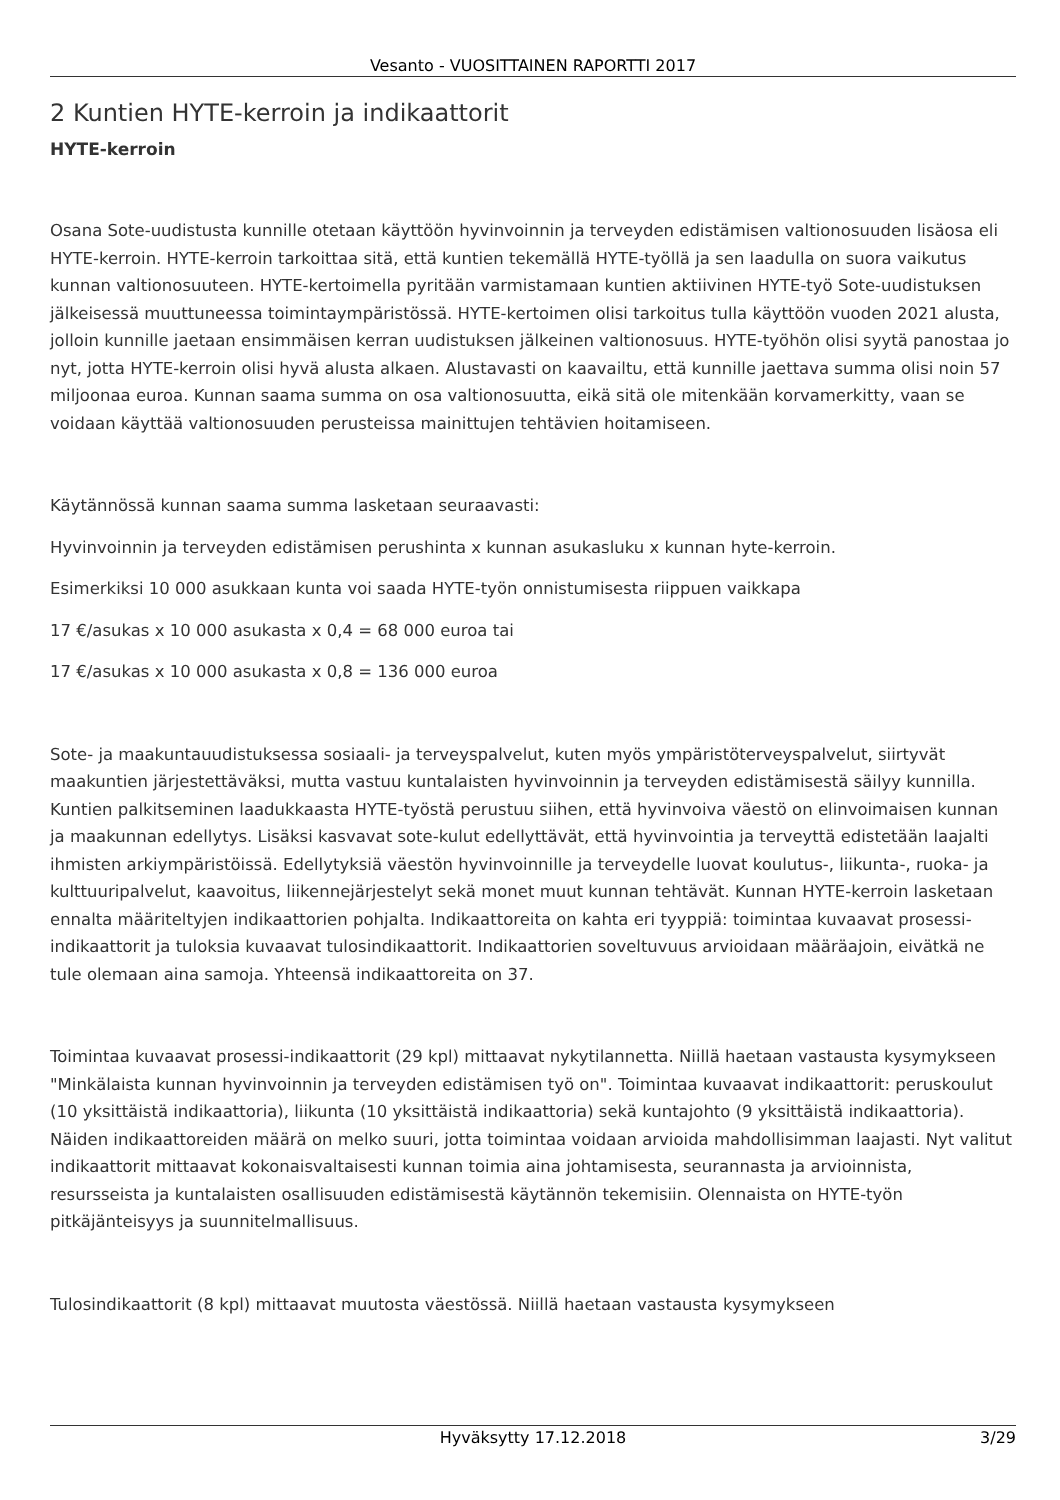Vesanto - VUOSITTAINEN RAPORTTI 2017
2 Kuntien HYTE-kerroin ja indikaattorit
HYTE-kerroin
Osana Sote-uudistusta kunnille otetaan käyttöön hyvinvoinnin ja terveyden edistämisen valtionosuuden lisäosa eli HYTE-kerroin. HYTE-kerroin tarkoittaa sitä, että kuntien tekemällä HYTE-työllä ja sen laadulla on suora vaikutus kunnan valtionosuuteen. HYTE-kertoimella pyritään varmistamaan kuntien aktiivinen HYTE-työ Sote-uudistuksen jälkeisessä muuttuneessa toimintaympäristössä. HYTE-kertoimen olisi tarkoitus tulla käyttöön vuoden 2021 alusta, jolloin kunnille jaetaan ensimmäisen kerran uudistuksen jälkeinen valtionosuus. HYTE-työhön olisi syytä panostaa jo nyt, jotta HYTE-kerroin olisi hyvä alusta alkaen. Alustavasti on kaavailtu, että kunnille jaettava summa olisi noin 57 miljoonaa euroa. Kunnan saama summa on osa valtionosuutta, eikä sitä ole mitenkään korvamerkitty, vaan se voidaan käyttää valtionosuuden perusteissa mainittujen tehtävien hoitamiseen.
Käytännössä kunnan saama summa lasketaan seuraavasti:
Hyvinvoinnin ja terveyden edistämisen perushinta x kunnan asukasluku x kunnan hyte-kerroin.
Esimerkiksi 10 000 asukkaan kunta voi saada HYTE-työn onnistumisesta riippuen vaikkapa
17 €/asukas x 10 000 asukasta x 0,4 = 68 000 euroa tai
17 €/asukas x 10 000 asukasta x 0,8 = 136 000 euroa
Sote- ja maakuntauudistuksessa sosiaali- ja terveyspalvelut, kuten myös ympäristöterveyspalvelut, siirtyvät maakuntien järjestettäväksi, mutta vastuu kuntalaisten hyvinvoinnin ja terveyden edistämisestä säilyy kunnilla. Kuntien palkitseminen laadukkaasta HYTE-työstä perustuu siihen, että hyvinvoiva väestö on elinvoimaisen kunnan ja maakunnan edellytys. Lisäksi kasvavat sote-kulut edellyttävät, että hyvinvointia ja terveyttä edistetään laajalti ihmisten arkiympäristöissä. Edellytyksiä väestön hyvinvoinnille ja terveydelle luovat koulutus-, liikunta-, ruoka- ja kulttuuripalvelut, kaavoitus, liikennejärjestelyt sekä monet muut kunnan tehtävät. Kunnan HYTE-kerroin lasketaan ennalta määriteltyjen indikaattorien pohjalta. Indikaattoreita on kahta eri tyyppiä: toimintaa kuvaavat prosessi-indikaattorit ja tuloksia kuvaavat tulosindikaattorit. Indikaattorien soveltuvuus arvioidaan määräajoin, eivätkä ne tule olemaan aina samoja. Yhteensä indikaattoreita on 37.
Toimintaa kuvaavat prosessi-indikaattorit (29 kpl) mittaavat nykytilannetta. Niillä haetaan vastausta kysymykseen "Minkälaista kunnan hyvinvoinnin ja terveyden edistämisen työ on". Toimintaa kuvaavat indikaattorit: peruskoulut (10 yksittäistä indikaattoria), liikunta (10 yksittäistä indikaattoria) sekä kuntajohto (9 yksittäistä indikaattoria). Näiden indikaattoreiden määrä on melko suuri, jotta toimintaa voidaan arvioida mahdollisimman laajasti. Nyt valitut indikaattorit mittaavat kokonaisvaltaisesti kunnan toimia aina johtamisesta, seurannasta ja arvioinnista, resursseista ja kuntalaisten osallisuuden edistämisestä käytännön tekemisiin. Olennaista on HYTE-työn pitkäjänteisyys ja suunnitelmallisuus.
Tulosindikaattorit (8 kpl) mittaavat muutosta väestössä. Niillä haetaan vastausta kysymykseen
Hyväksytty 17.12.2018 3/29